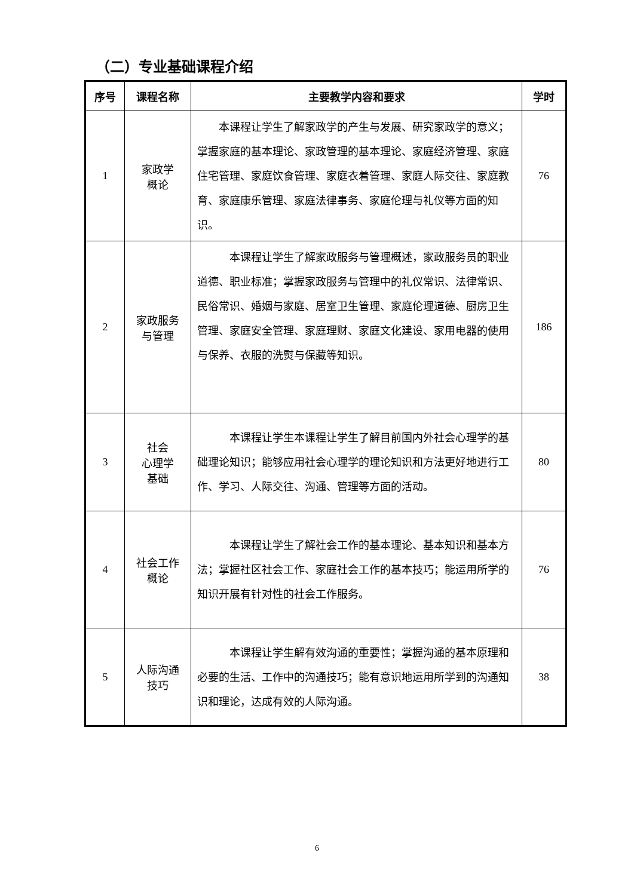（二）专业基础课程介绍
| 序号 | 课程名称 | 主要教学内容和要求 | 学时 |
| --- | --- | --- | --- |
| 1 | 家政学 概论 | 本课程让学生了解家政学的产生与发展、研究家政学的意义；掌握家庭的基本理论、家政管理的基本理论、家庭经济管理、家庭住宅管理、家庭饮食管理、家庭衣着管理、家庭人际交往、家庭教育、家庭康乐管理、家庭法律事务、家庭伦理与礼仪等方面的知识。 | 76 |
| 2 | 家政服务 与管理 | 本课程让学生了解家政服务与管理概述，家政服务员的职业道德、职业标准；掌握家政服务与管理中的礼仪常识、法律常识、民俗常识、婚姻与家庭、居室卫生管理、家庭伦理道德、厨房卫生管理、家庭安全管理、家庭理财、家庭文化建设、家用电器的使用与保养、衣服的洗熨与保藏等知识。 | 186 |
| 3 | 社会 心理学 基础 | 本课程让学生本课程让学生了解目前国内外社会心理学的基础理论知识；能够应用社会心理学的理论知识和方法更好地进行工作、学习、人际交往、沟通、管理等方面的活动。 | 80 |
| 4 | 社会工作 概论 | 本课程让学生了解社会工作的基本理论、基本知识和基本方法；掌握社区社会工作、家庭社会工作的基本技巧；能运用所学的知识开展有针对性的社会工作服务。 | 76 |
| 5 | 人际沟通 技巧 | 本课程让学生解有效沟通的重要性；掌握沟通的基本原理和必要的生活、工作中的沟通技巧；能有意识地运用所学到的沟通知识和理论，达成有效的人际沟通。 | 38 |
6